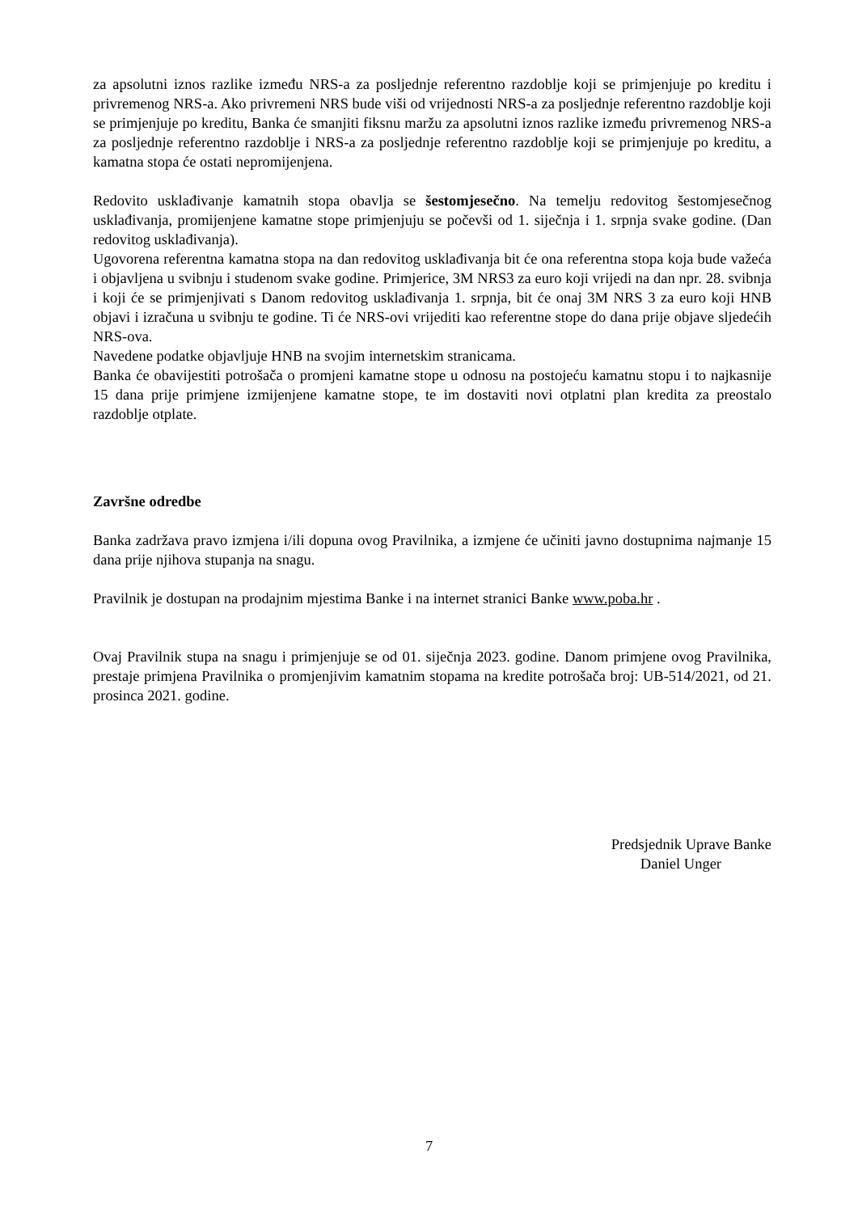za apsolutni iznos razlike između NRS-a za posljednje referentno razdoblje koji se primjenjuje po kreditu i privremenog NRS-a. Ako privremeni NRS bude viši od vrijednosti NRS-a za posljednje referentno razdoblje koji se primjenjuje po kreditu, Banka će smanjiti fiksnu maržu za apsolutni iznos razlike između privremenog NRS-a za posljednje referentno razdoblje i NRS-a za posljednje referentno razdoblje koji se primjenjuje po kreditu, a kamatna stopa će ostati nepromijenjena.
Redovito usklađivanje kamatnih stopa obavlja se šestomjesečno. Na temelju redovitog šestomjesečnog usklađivanja, promijenjene kamatne stope primjenjuju se počevši od 1. siječnja i 1. srpnja svake godine. (Dan redovitog usklađivanja).
Ugovorena referentna kamatna stopa na dan redovitog usklađivanja bit će ona referentna stopa koja bude važeća i objavljena u svibnju i studenom svake godine. Primjerice, 3M NRS3 za euro koji vrijedi na dan npr. 28. svibnja i koji će se primjenjivati s Danom redovitog usklađivanja 1. srpnja, bit će onaj 3M NRS 3 za euro koji HNB objavi i izračuna u svibnju te godine. Ti će NRS-ovi vrijediti kao referentne stope do dana prije objave sljedećih NRS-ova.
Navedene podatke objavljuje HNB na svojim internetskim stranicama.
Banka će obavijestiti potrošača o promjeni kamatne stope u odnosu na postojeću kamatnu stopu i to najkasnije 15 dana prije primjene izmijenjene kamatne stope, te im dostaviti novi otplatni plan kredita za preostalo razdoblje otplate.
Završne odredbe
Banka zadržava pravo izmjena i/ili dopuna ovog Pravilnika, a izmjene će učiniti javno dostupnima najmanje 15 dana prije njihova stupanja na snagu.
Pravilnik je dostupan na prodajnim mjestima Banke i na internet stranici Banke www.poba.hr .
Ovaj Pravilnik stupa na snagu i primjenjuje se od 01. siječnja 2023. godine. Danom primjene ovog Pravilnika, prestaje primjena Pravilnika o promjenjivim kamatnim stopama na kredite potrošača broj: UB-514/2021, od 21. prosinca 2021. godine.
Predsjednik Uprave Banke
Daniel Unger
7